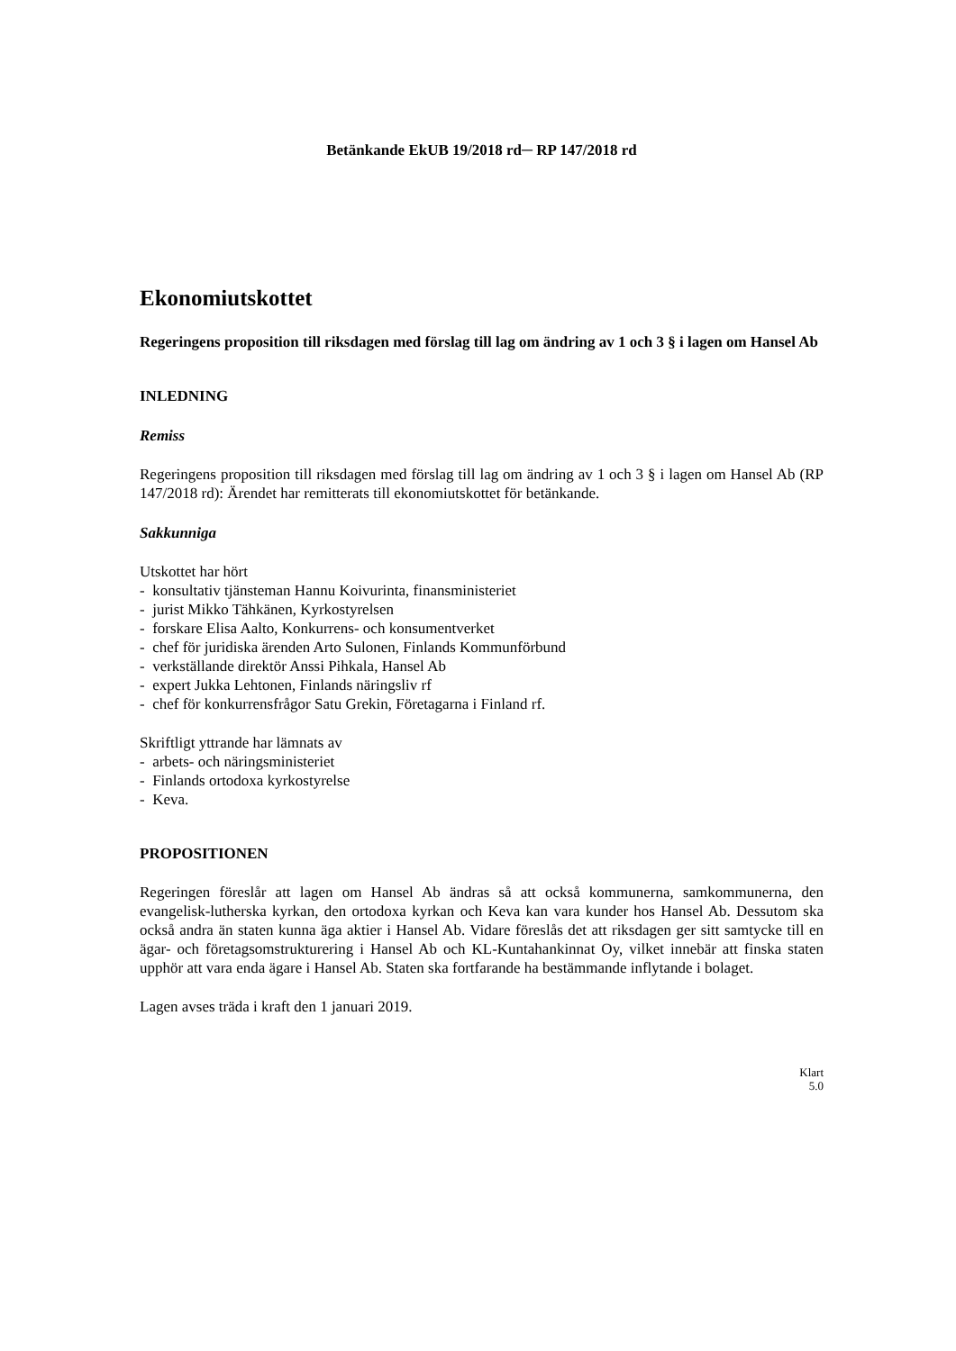Betänkande EkUB 19/2018 rd─ RP 147/2018 rd
Ekonomiutskottet
Regeringens proposition till riksdagen med förslag till lag om ändring av 1 och 3 § i lagen om Hansel Ab
INLEDNING
Remiss
Regeringens proposition till riksdagen med förslag till lag om ändring av 1 och 3 § i lagen om Hansel Ab (RP 147/2018 rd): Ärendet har remitterats till ekonomiutskottet för betänkande.
Sakkunniga
Utskottet har hört
- konsultativ tjänsteman Hannu Koivurinta, finansministeriet
- jurist Mikko Tähkänen, Kyrkostyrelsen
- forskare Elisa Aalto, Konkurrens- och konsumentverket
- chef för juridiska ärenden Arto Sulonen, Finlands Kommunförbund
- verkställande direktör Anssi Pihkala, Hansel Ab
- expert Jukka Lehtonen, Finlands näringsliv rf
- chef för konkurrensfrågor Satu Grekin, Företagarna i Finland rf.
Skriftligt yttrande har lämnats av
- arbets- och näringsministeriet
- Finlands ortodoxa kyrkostyrelse
- Keva.
PROPOSITIONEN
Regeringen föreslår att lagen om Hansel Ab ändras så att också kommunerna, samkommunerna, den evangelisk-lutherska kyrkan, den ortodoxa kyrkan och Keva kan vara kunder hos Hansel Ab. Dessutom ska också andra än staten kunna äga aktier i Hansel Ab. Vidare föreslås det att riksdagen ger sitt samtycke till en ägar- och företagsomstrukturering i Hansel Ab och KL-Kuntahankinnat Oy, vilket innebär att finska staten upphör att vara enda ägare i Hansel Ab. Staten ska fortfarande ha bestämmande inflytande i bolaget.
Lagen avses träda i kraft den 1 januari 2019.
Klart
5.0